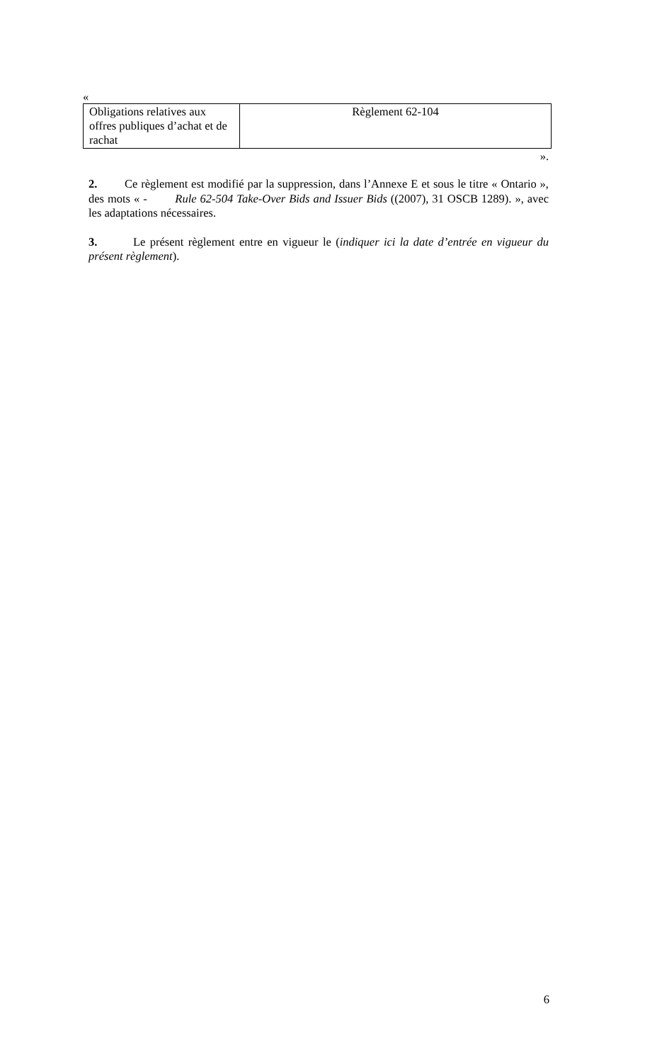«
| Obligations relatives aux offres publiques d’achat et de rachat | Règlement 62-104 |
».
2. Ce règlement est modifié par la suppression, dans l’Annexe E et sous le titre « Ontario », des mots « - Rule 62-504 Take-Over Bids and Issuer Bids ((2007), 31 OSCB 1289). », avec les adaptations nécessaires.
3. Le présent règlement entre en vigueur le (indiquer ici la date d’entrée en vigueur du présent règlement).
6